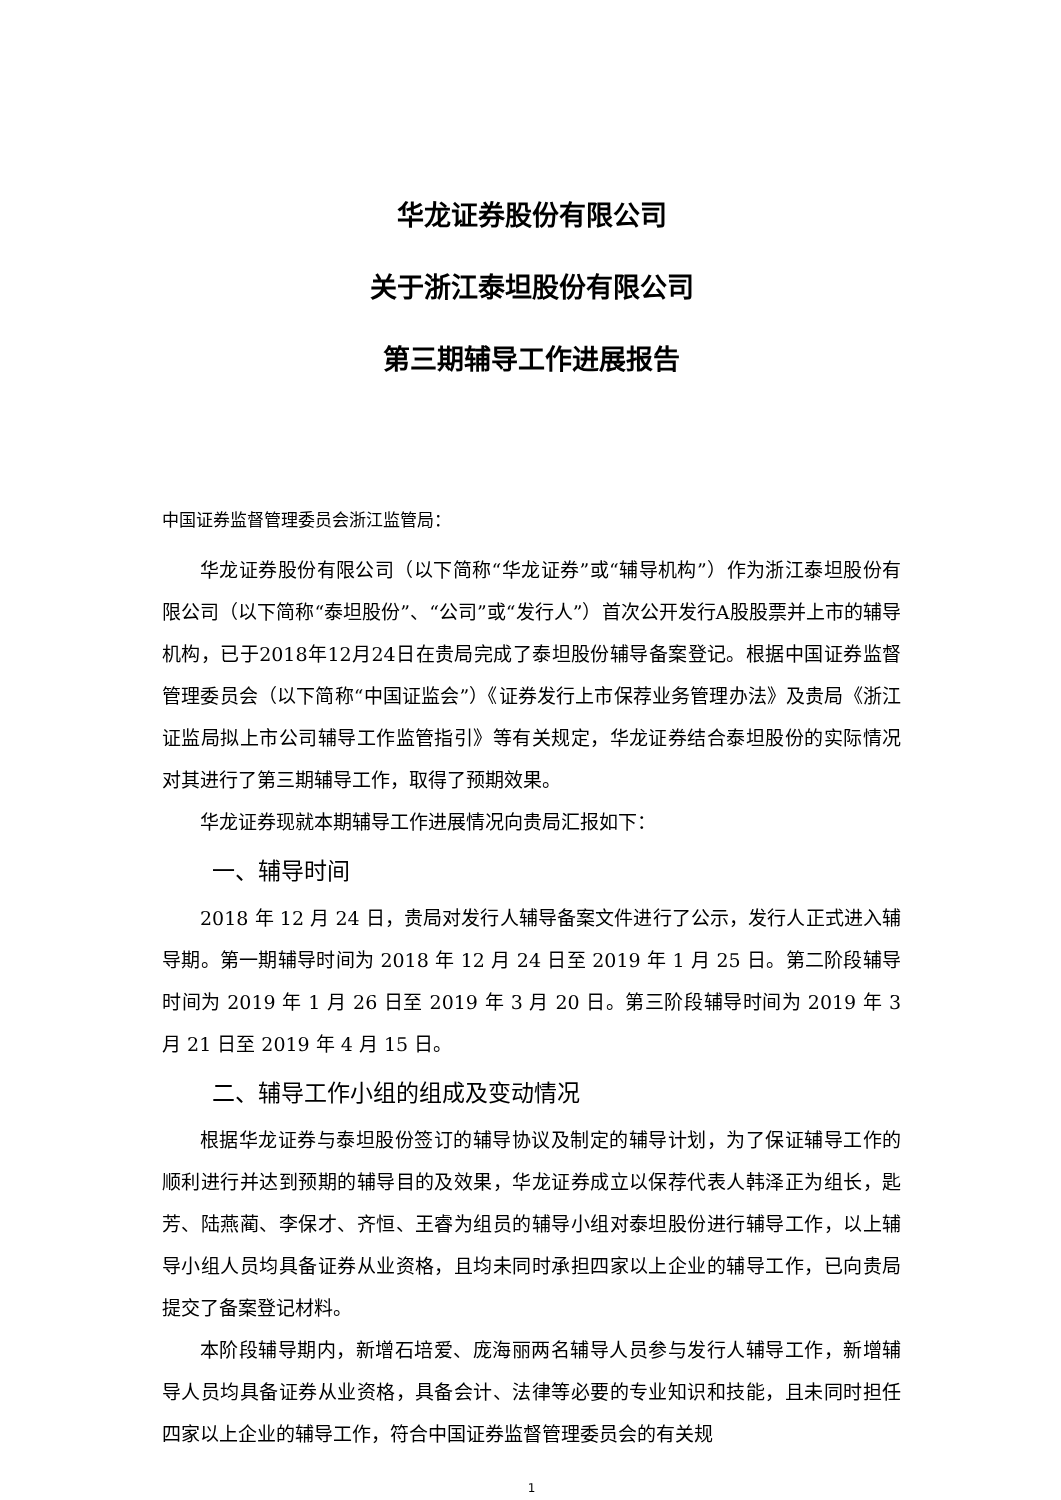华龙证券股份有限公司
关于浙江泰坦股份有限公司
第三期辅导工作进展报告
中国证券监督管理委员会浙江监管局：
华龙证券股份有限公司（以下简称“华龙证券”或“辅导机构”）作为浙江泰坦股份有限公司（以下简称“泰坦股份”、“公司”或“发行人”）首次公开发行A股股票并上市的辅导机构，已于2018年12月24日在贵局完成了泰坦股份辅导备案登记。根据中国证券监督管理委员会（以下简称“中国证监会”）《证券发行上市保荐业务管理办法》及贵局《浙江证监局拟上市公司辅导工作监管指引》等有关规定，华龙证券结合泰坦股份的实际情况对其进行了第三期辅导工作，取得了预期效果。
华龙证券现就本期辅导工作进展情况向贵局汇报如下：
一、辅导时间
2018 年 12 月 24 日，贵局对发行人辅导备案文件进行了公示，发行人正式进入辅导期。第一期辅导时间为 2018 年 12 月 24 日至 2019 年 1 月 25 日。第二阶段辅导时间为 2019 年 1 月 26 日至 2019 年 3 月 20 日。第三阶段辅导时间为 2019 年 3 月 21 日至 2019 年 4 月 15 日。
二、辅导工作小组的组成及变动情况
根据华龙证券与泰坦股份签订的辅导协议及制定的辅导计划，为了保证辅导工作的顺利进行并达到预期的辅导目的及效果，华龙证券成立以保荐代表人韩泽正为组长，匙芳、陆燕蔺、李保才、齐恒、王睿为组员的辅导小组对泰坦股份进行辅导工作，以上辅导小组人员均具备证券从业资格，且均未同时承担四家以上企业的辅导工作，已向贵局提交了备案登记材料。
本阶段辅导期内，新增石培爱、庞海丽两名辅导人员参与发行人辅导工作，新增辅导人员均具备证券从业资格，具备会计、法律等必要的专业知识和技能，且未同时担任四家以上企业的辅导工作，符合中国证券监督管理委员会的有关规
1